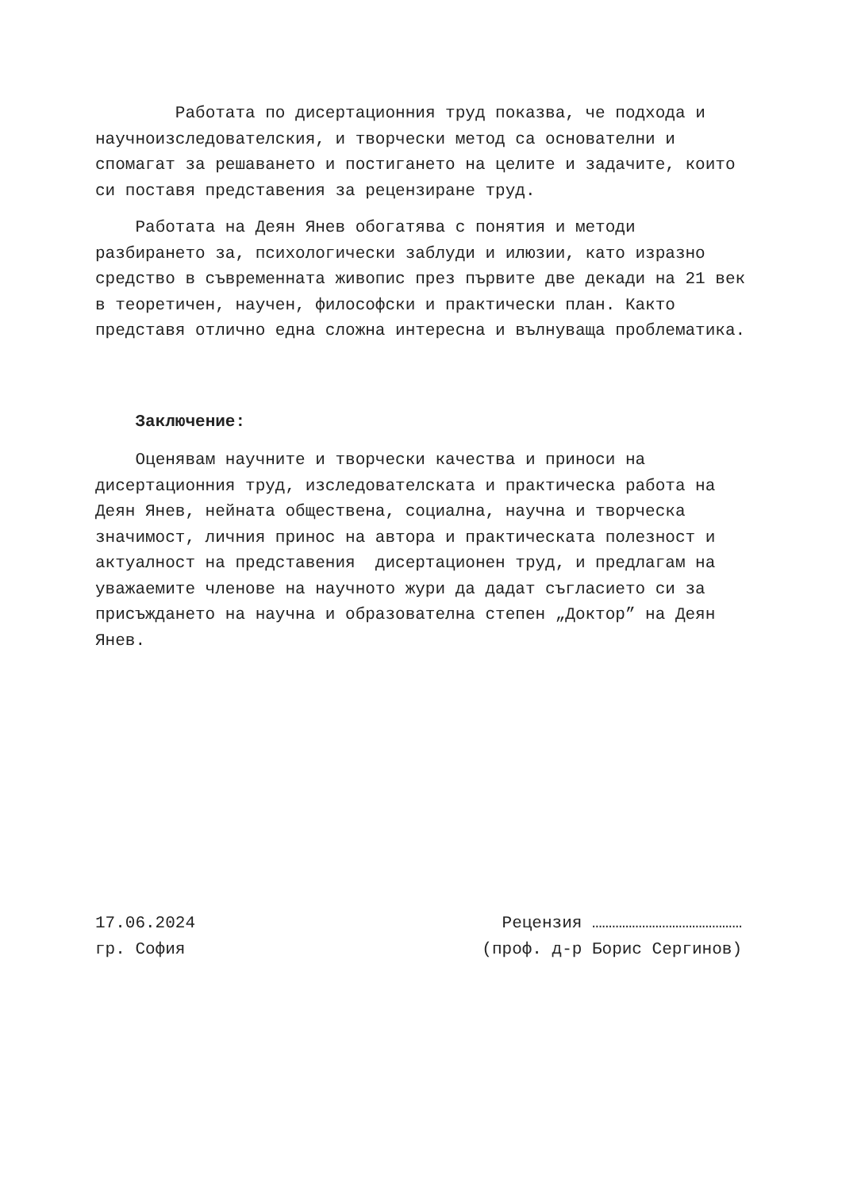Работата по дисертационния труд показва, че подхода и научноизследователския, и творчески метод са основателни и спомагат за решаването и постигането на целите и задачите, които си поставя представения за рецензиране труд.
Работата на Деян Янев обогатява с понятия и методи разбирането за, психологически заблуди и илюзии, като изразно средство в съвременната живопис през първите две декади на 21 век в теоретичен, научен, философски и практически план. Както представя отлично една сложна интересна и вълнуваща проблематика.
Заключение:
Оценявам научните и творчески качества и приноси на дисертационния труд, изследователската и практическа работа на Деян Янев, нейната обществена, социална, научна и творческа значимост, личния принос на автора и практическата полезност и актуалност на представения дисертационен труд, и предлагам на уважаемите членове на научното жури да дадат съгласието си за присъждането на научна и образователна степен „Доктор” на Деян Янев.
17.06.2024
Рецензия ………………………………………
гр. София
(проф. д-р Борис Сергинов)